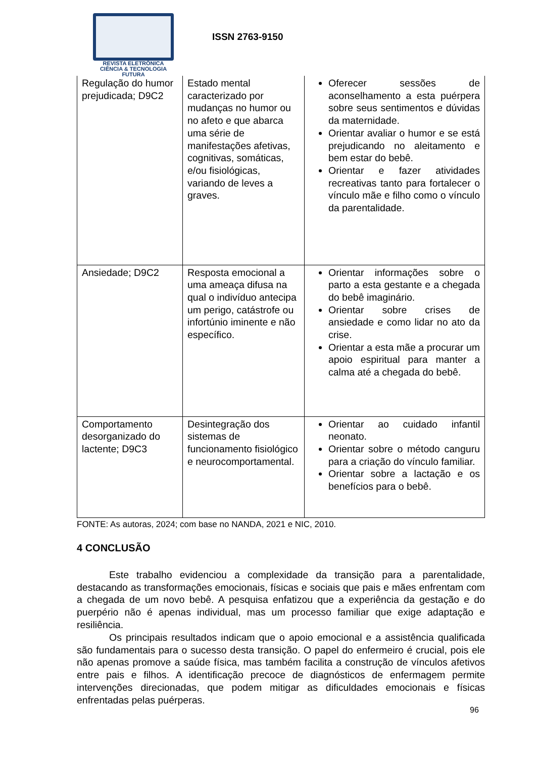REVISTA ELETRÔNICA
CIÊNCIA & TECNOLOGIA
FUTURA
ISSN 2763-9150
| Regulação do humor prejudicada; D9C2 | Estado mental caracterizado por mudanças no humor ou no afeto e que abarca uma série de manifestações afetivas, cognitivas, somáticas, e/ou fisiológicas, variando de leves a graves. | Oferecer sessões de aconselhamento a esta puérpera sobre seus sentimentos e dúvidas da maternidade. Orientar avaliar o humor e se está prejudicando no aleitamento e bem estar do bebê. Orientar e fazer atividades recreativas tanto para fortalecer o vínculo mãe e filho como o vínculo da parentalidade. |
| Ansiedade; D9C2 | Resposta emocional a uma ameaça difusa na qual o indivíduo antecipa um perigo, catástrofe ou infortúnio iminente e não específico. | Orientar informações sobre o parto a esta gestante e a chegada do bebê imaginário. Orientar sobre crises de ansiedade e como lidar no ato da crise. Orientar a esta mãe a procurar um apoio espiritual para manter a calma até a chegada do bebê. |
| Comportamento desorganizado do lactente; D9C3 | Desintegração dos sistemas de funcionamento fisiológico e neurocomportamental. | Orientar ao cuidado infantil neonato. Orientar sobre o método canguru para a criação do vínculo familiar. Orientar sobre a lactação e os benefícios para o bebê. |
FONTE: As autoras, 2024; com base no NANDA, 2021 e NIC, 2010.
4 CONCLUSÃO
Este trabalho evidenciou a complexidade da transição para a parentalidade, destacando as transformações emocionais, físicas e sociais que pais e mães enfrentam com a chegada de um novo bebê. A pesquisa enfatizou que a experiência da gestação e do puerpério não é apenas individual, mas um processo familiar que exige adaptação e resiliência.
Os principais resultados indicam que o apoio emocional e a assistência qualificada são fundamentais para o sucesso desta transição. O papel do enfermeiro é crucial, pois ele não apenas promove a saúde física, mas também facilita a construção de vínculos afetivos entre pais e filhos. A identificação precoce de diagnósticos de enfermagem permite intervenções direcionadas, que podem mitigar as dificuldades emocionais e físicas enfrentadas pelas puérperas.
96